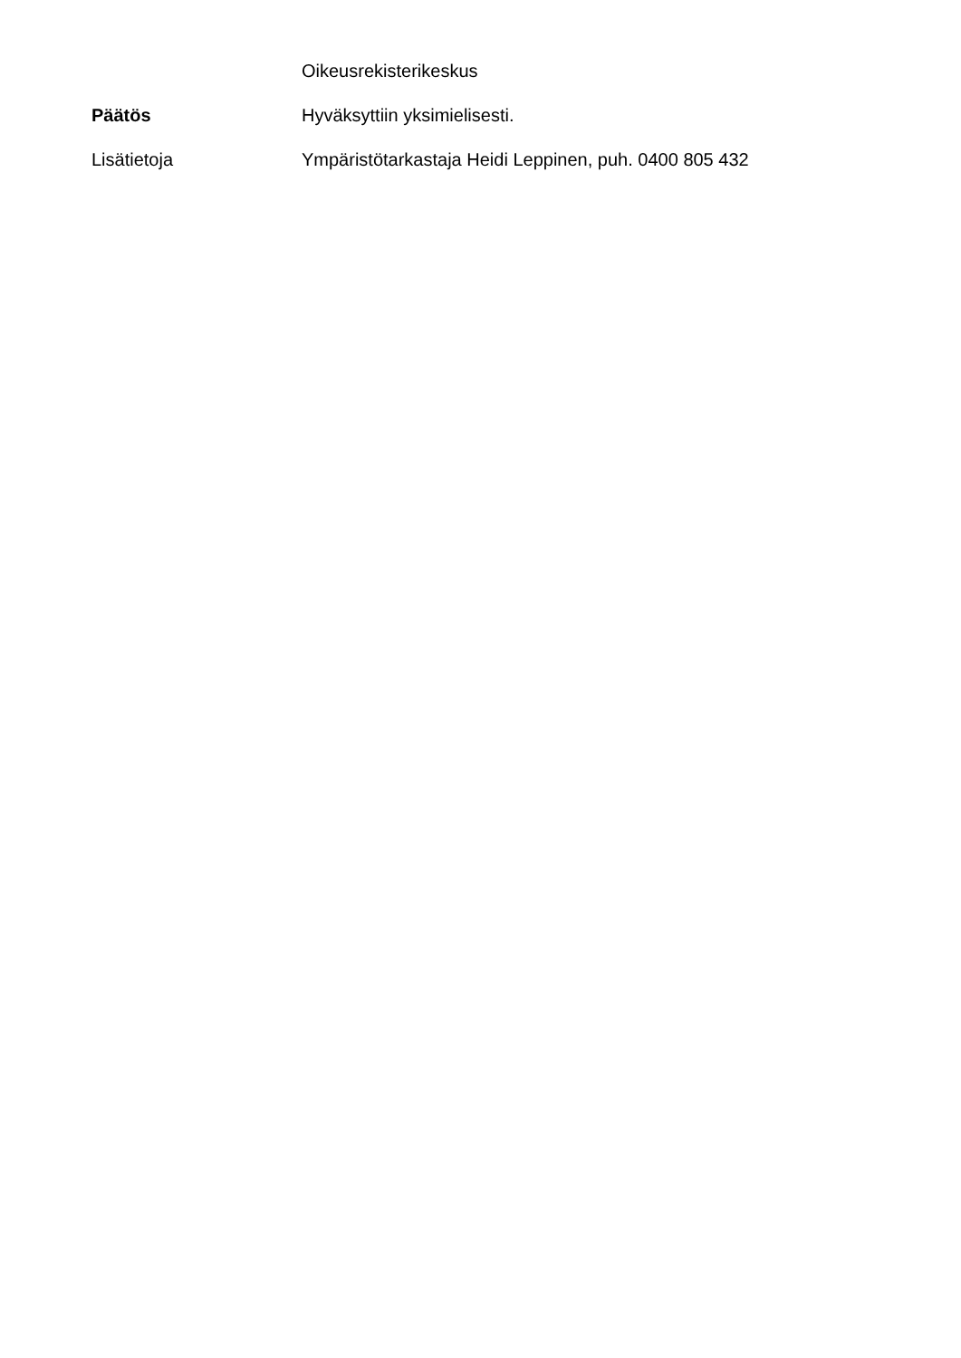Oikeusrekisterikeskus
Päätös Hyväksyttiin yksimielisesti.
Lisätietoja Ympäristötarkastaja Heidi Leppinen, puh. 0400 805 432